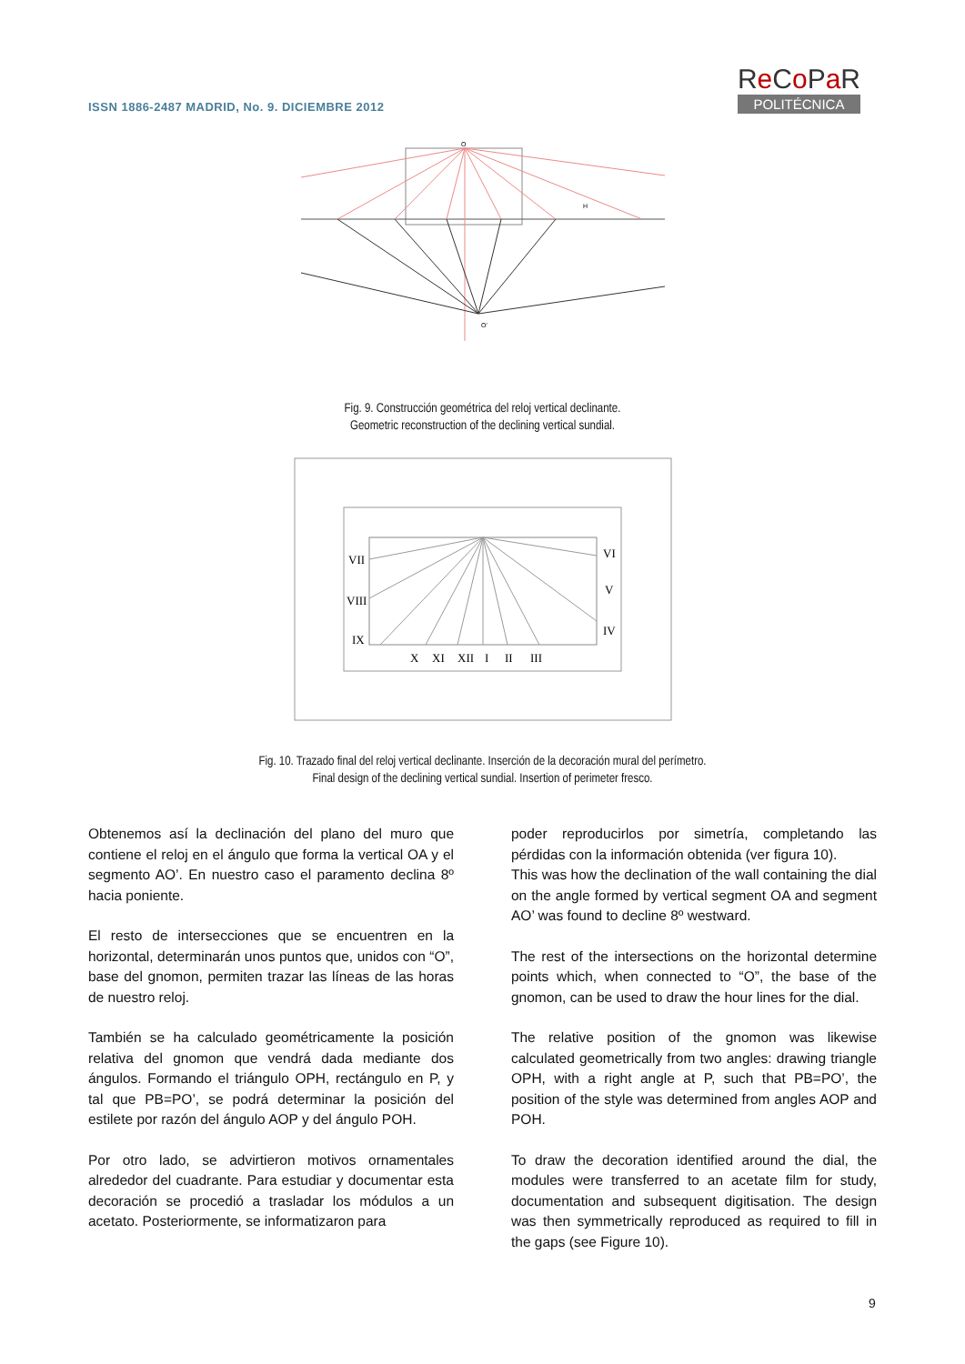ISSN 1886-2487 MADRID, No. 9. DICIEMBRE 2012
Re Co Pa R
POLITÉCNICA
O
H
O'
Fig. 9. Construcción geométrica del reloj vertical declinante.
Geometric reconstruction of the declining vertical sundial.
VII
VIII
IX
X
XI
XII
I
II
III
VI
V
IV
Fig. 10. Trazado final del reloj vertical declinante. Inserción de la decoración mural del perímetro.
Final design of the declining vertical sundial. Insertion of perimeter fresco.
Obtenemos así la declinación del plano del muro que contiene el reloj en el ángulo que forma la vertical OA y el segmento AO’. En nuestro caso el paramento declina 8º hacia poniente.
El resto de intersecciones que se encuentren en la horizontal, determinarán unos puntos que, unidos con “O”, base del gnomon, permiten trazar las líneas de las horas de nuestro reloj.
También se ha calculado geométricamente la posición relativa del gnomon que vendrá dada mediante dos ángulos. Formando el triángulo OPH, rectángulo en P, y tal que PB=PO’, se podrá determinar la posición del estilete por razón del ángulo AOP y del ángulo POH.
Por otro lado, se advirtieron motivos ornamentales alrededor del cuadrante. Para estudiar y documentar esta decoración se procedió a trasladar los módulos a un acetato. Posteriormente, se informatizaron para
poder reproducirlos por simetría, completando las pérdidas con la información obtenida (ver figura 10).
This was how the declination of the wall containing the dial on the angle formed by vertical segment OA and segment AO’ was found to decline 8º westward.
The rest of the intersections on the horizontal determine points which, when connected to “O”, the base of the gnomon, can be used to draw the hour lines for the dial.
The relative position of the gnomon was likewise calculated geometrically from two angles: drawing triangle OPH, with a right angle at P, such that PB=PO’, the position of the style was determined from angles AOP and POH.
To draw the decoration identified around the dial, the modules were transferred to an acetate film for study, documentation and subsequent digitisation. The design was then symmetrically reproduced as required to fill in the gaps (see Figure 10).
9